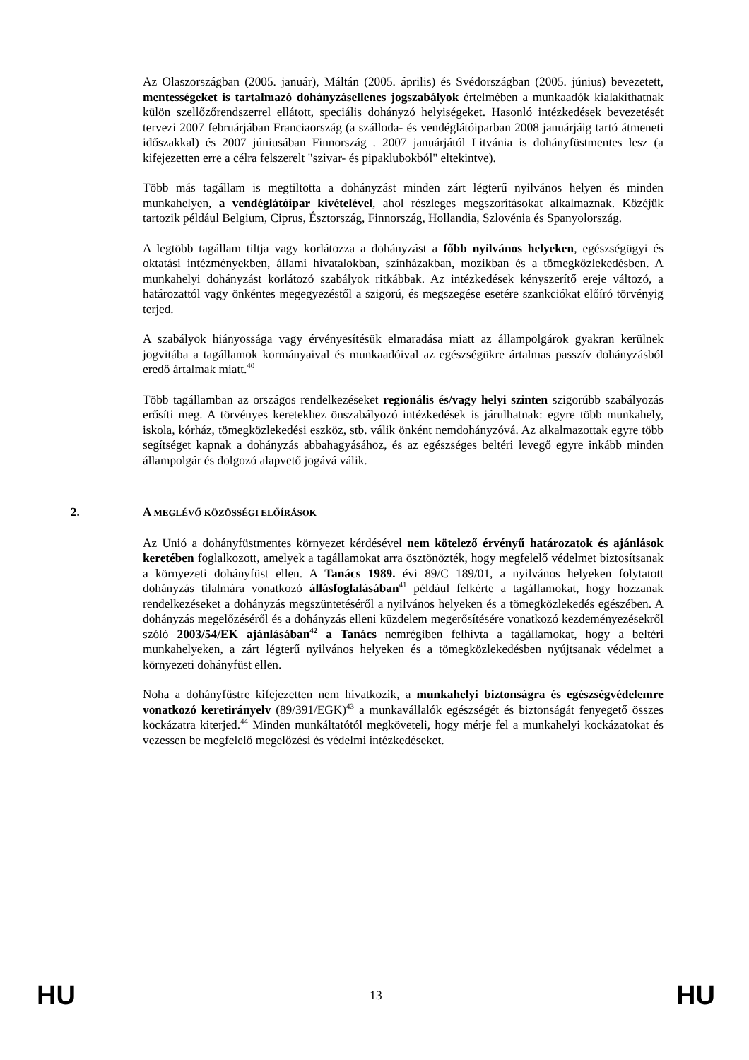Az Olaszországban (2005. január), Máltán (2005. április) és Svédországban (2005. június) bevezetett, mentességeket is tartalmazó dohányzásellenes jogszabályok értelmében a munkaadók kialakíthatnak külön szellőzőrendszerrel ellátott, speciális dohányzó helyiségeket. Hasonló intézkedések bevezetését tervezi 2007 februárjában Franciaország (a szálloda- és vendéglátóiparban 2008 januárjáig tartó átmeneti időszakkal) és 2007 júniusában Finnország . 2007 januárjától Litvánia is dohányfüstmentes lesz (a kifejezetten erre a célra felszerelt "szivar- és pipaklubokból" eltekintve).
Több más tagállam is megtiltotta a dohányzást minden zárt légterű nyilvános helyen és minden munkahelyen, a vendéglátóipar kivételével, ahol részleges megszorításokat alkalmaznak. Közéjük tartozik például Belgium, Ciprus, Észtország, Finnország, Hollandia, Szlovénia és Spanyolország.
A legtöbb tagállam tiltja vagy korlátozza a dohányzást a főbb nyilvános helyeken, egészségügyi és oktatási intézményekben, állami hivatalokban, színházakban, mozikban és a tömegközlekedésben. A munkahelyi dohányzást korlátozó szabályok ritkábbak. Az intézkedések kényszerítő ereje változó, a határozattól vagy önkéntes megegyezéstől a szigorú, és megszegése esetére szankciókat előíró törvényig terjed.
A szabályok hiányossága vagy érvényesítésük elmaradása miatt az állampolgárok gyakran kerülnek jogvitába a tagállamok kormányaival és munkaadóival az egészségükre ártalmas passzív dohányzásból eredő ártalmak miatt.<sup>40</sup>
Több tagállamban az országos rendelkezéseket regionális és/vagy helyi szinten szigorúbb szabályozás erősíti meg. A törvényes keretekhez önszabályozó intézkedések is járulhatnak: egyre több munkahely, iskola, kórház, tömegközlekedési eszköz, stb. válik önként nemdohányzóvá. Az alkalmazottak egyre több segítséget kapnak a dohányzás abbahagyásához, és az egészséges beltéri levegő egyre inkább minden állampolgár és dolgozó alapvető jogává válik.
2. A MEGLÉVŐ KÖZÖSSÉGI ELŐÍRÁSOK
Az Unió a dohányfüstmentes környezet kérdésével nem kötelező érvényű határozatok és ajánlások keretében foglalkozott, amelyek a tagállamokat arra ösztönözték, hogy megfelelő védelmet biztosítsanak a környezeti dohányfüst ellen. A Tanács 1989. évi 89/C 189/01, a nyilvános helyeken folytatott dohányzás tilalmára vonatkozó állásfoglalásában<sup>41</sup> például felkérte a tagállamokat, hogy hozzanak rendelkezéseket a dohányzás megszüntetéséről a nyilvános helyeken és a tömegközlekedés egészében. A dohányzás megelőzéséről és a dohányzás elleni küzdelem megerősítésére vonatkozó kezdeményezésekről szóló 2003/54/EK ajánlásában<sup>42</sup> a Tanács nemrégiben felhívta a tagállamokat, hogy a beltéri munkahelyeken, a zárt légterű nyilvános helyeken és a tömegközlekedésben nyújtsanak védelmet a környezeti dohányfüst ellen.
Noha a dohányfüstre kifejezetten nem hivatkozik, a munkahelyi biztonságra és egészségvédelemre vonatkozó keretirányelv (89/391/EGK)<sup>43</sup> a munkavállalók egészségét és biztonságát fenyegető összes kockázatra kiterjed.<sup>44</sup> Minden munkáltatótól megköveteli, hogy mérje fel a munkahelyi kockázatokat és vezessen be megfelelő megelőzési és védelmi intézkedéseket.
HU 13 HU